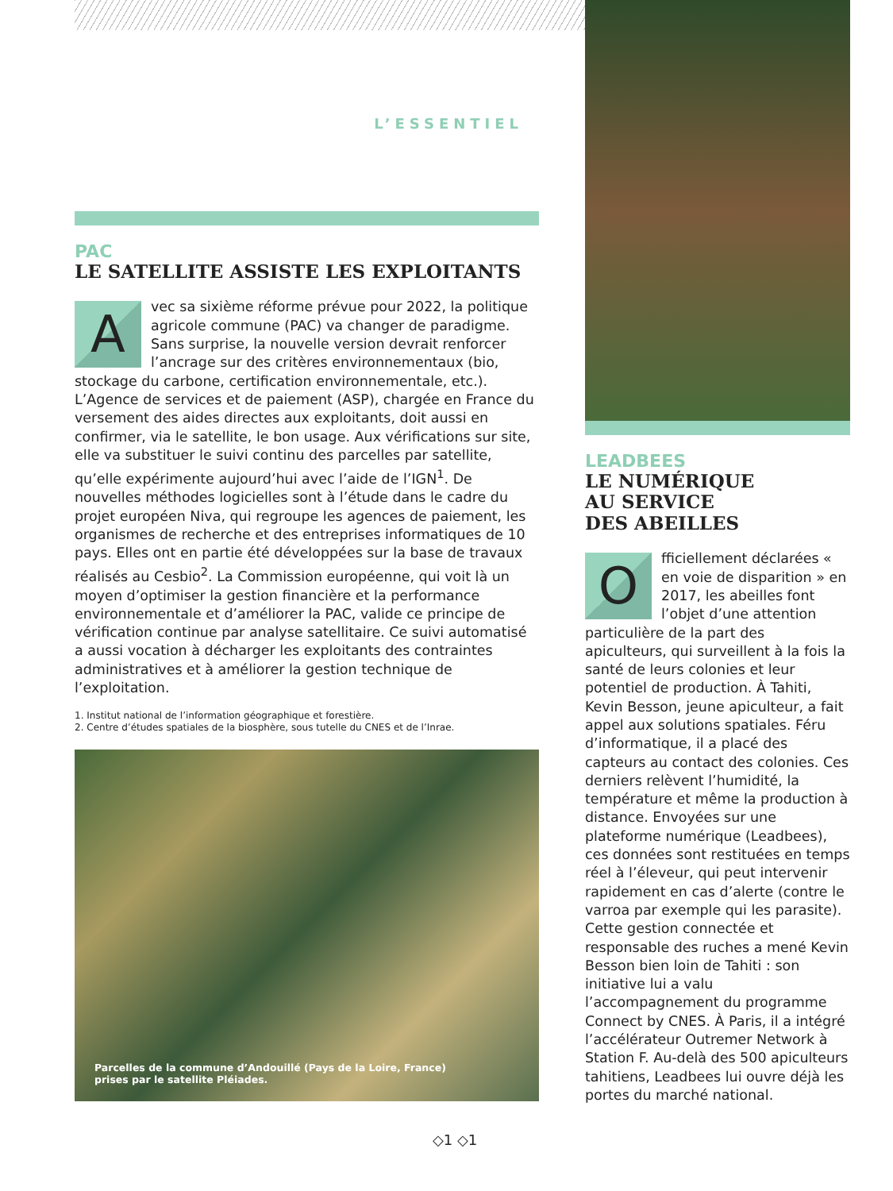L’ESSENTIEL
PAC
LE SATELLITE ASSISTE LES EXPLOITANTS
Avec sa sixième réforme prévue pour 2022, la politique agricole commune (PAC) va changer de paradigme. Sans surprise, la nouvelle version devrait renforcer l’ancrage sur des critères environnementaux (bio, stockage du carbone, certification environnementale, etc.). L’Agence de services et de paiement (ASP), chargée en France du versement des aides directes aux exploitants, doit aussi en confirmer, via le satellite, le bon usage. Aux vérifications sur site, elle va substituer le suivi continu des parcelles par satellite, qu’elle expérimente aujourd’hui avec l’aide de l’IGN<sup>1</sup>. De nouvelles méthodes logicielles sont à l’étude dans le cadre du projet européen Niva, qui regroupe les agences de paiement, les organismes de recherche et des entreprises informatiques de 10 pays. Elles ont en partie été développées sur la base de travaux réalisés au Cesbio<sup>2</sup>. La Commission européenne, qui voit là un moyen d’optimiser la gestion financière et la performance environnementale et d’améliorer la PAC, valide ce principe de vérification continue par analyse satellitaire. Ce suivi automatisé a aussi vocation à décharger les exploitants des contraintes administratives et à améliorer la gestion technique de l’exploitation.
1. Institut national de l’information géographique et forestière.
2. Centre d’études spatiales de la biosphère, sous tutelle du CNES et de l’Inrae.
Parcelles de la commune d’Andouillé (Pays de la Loire, France)
prises par le satellite Pléiades.
LEADBEES
LE NUMÉRIQUE
AU SERVICE
DES ABEILLES
Officiellement déclarées « en voie de disparition » en 2017, les abeilles font l’objet d’une attention particulière de la part des apiculteurs, qui surveillent à la fois la santé de leurs colonies et leur potentiel de production. À Tahiti, Kevin Besson, jeune apiculteur, a fait appel aux solutions spatiales. Féru d’informatique, il a placé des capteurs au contact des colonies. Ces derniers relèvent l’humidité, la température et même la production à distance. Envoyées sur une plateforme numérique (Leadbees), ces données sont restituées en temps réel à l’éleveur, qui peut intervenir rapidement en cas d’alerte (contre le varroa par exemple qui les parasite). Cette gestion connectée et responsable des ruches a mené Kevin Besson bien loin de Tahiti : son initiative lui a valu l’accompagnement du programme Connect by CNES. À Paris, il a intégré l’accélérateur Outremer Network à Station F. Au-delà des 500 apiculteurs tahitiens, Leadbees lui ouvre déjà les portes du marché national.
◇1 ◇1